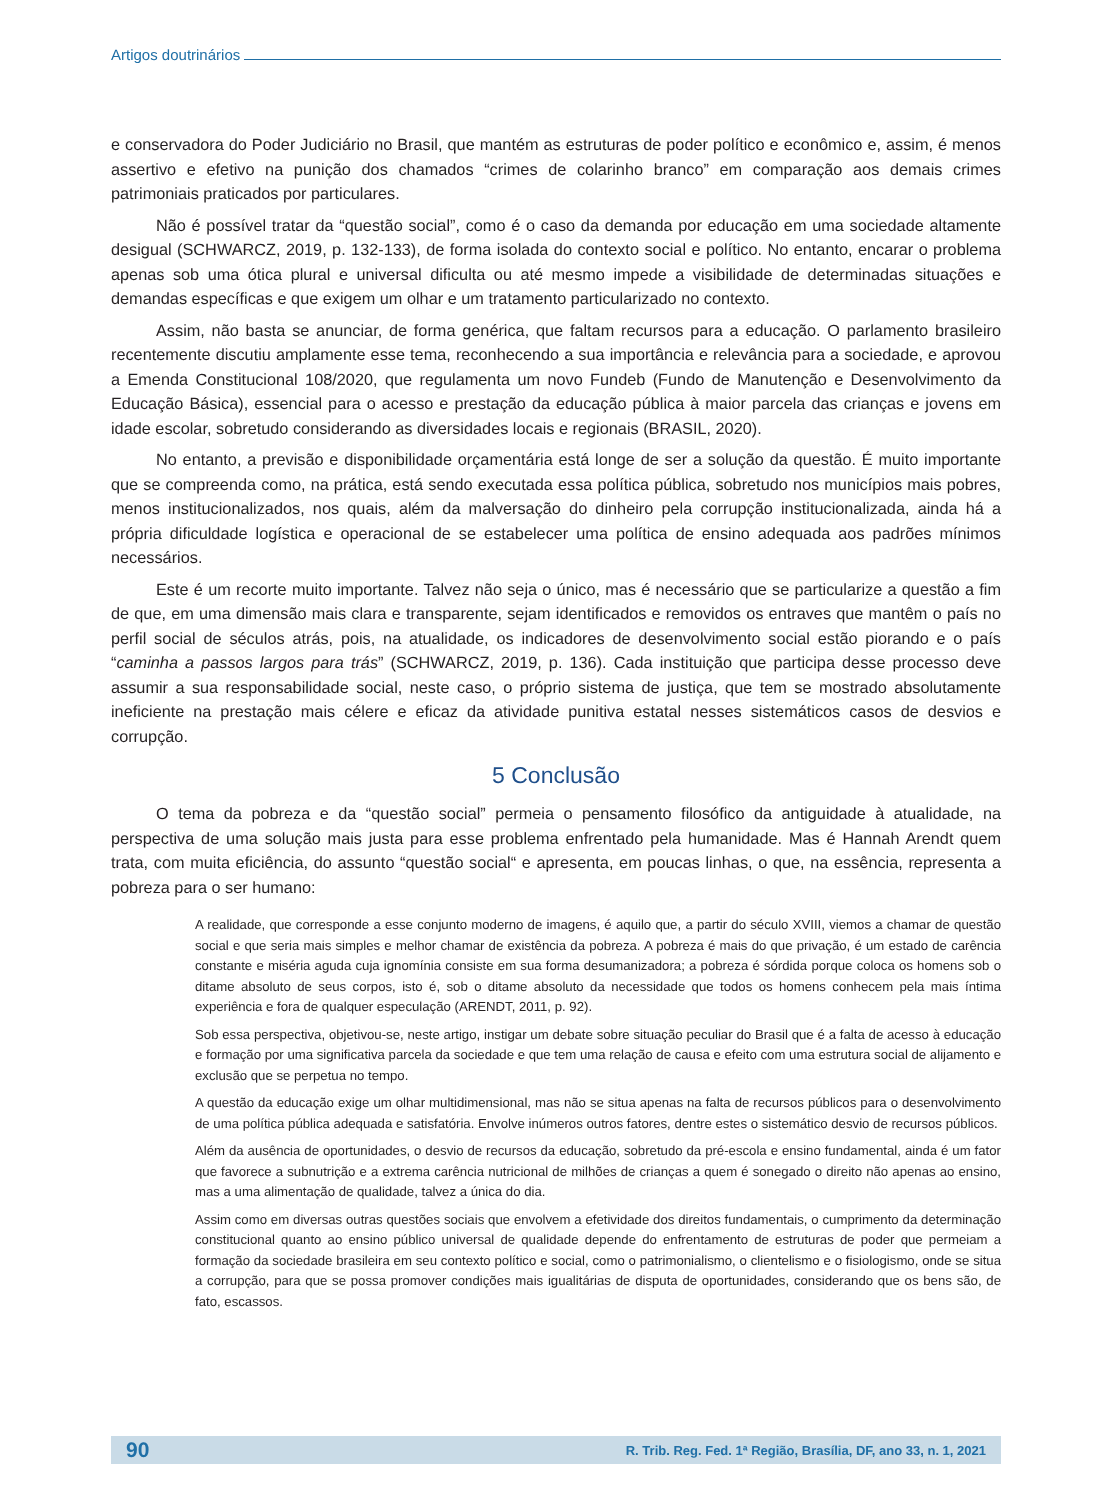Artigos doutrinários
e conservadora do Poder Judiciário no Brasil, que mantém as estruturas de poder político e econômico e, assim, é menos assertivo e efetivo na punição dos chamados “crimes de colarinho branco” em comparação aos demais crimes patrimoniais praticados por particulares.
Não é possível tratar da “questão social”, como é o caso da demanda por educação em uma sociedade altamente desigual (SCHWARCZ, 2019, p. 132-133), de forma isolada do contexto social e político. No entanto, encarar o problema apenas sob uma ótica plural e universal dificulta ou até mesmo impede a visibilidade de determinadas situações e demandas específicas e que exigem um olhar e um tratamento particularizado no contexto.
Assim, não basta se anunciar, de forma genérica, que faltam recursos para a educação. O parlamento brasileiro recentemente discutiu amplamente esse tema, reconhecendo a sua importância e relevância para a sociedade, e aprovou a Emenda Constitucional 108/2020, que regulamenta um novo Fundeb (Fundo de Manutenção e Desenvolvimento da Educação Básica), essencial para o acesso e prestação da educação pública à maior parcela das crianças e jovens em idade escolar, sobretudo considerando as diversidades locais e regionais (BRASIL, 2020).
No entanto, a previsão e disponibilidade orçamentária está longe de ser a solução da questão. É muito importante que se compreenda como, na prática, está sendo executada essa política pública, sobretudo nos municípios mais pobres, menos institucionalizados, nos quais, além da malversação do dinheiro pela corrupção institucionalizada, ainda há a própria dificuldade logística e operacional de se estabelecer uma política de ensino adequada aos padrões mínimos necessários.
Este é um recorte muito importante. Talvez não seja o único, mas é necessário que se particularize a questão a fim de que, em uma dimensão mais clara e transparente, sejam identificados e removidos os entraves que mantêm o país no perfil social de séculos atrás, pois, na atualidade, os indicadores de desenvolvimento social estão piorando e o país “caminha a passos largos para trás” (SCHWARCZ, 2019, p. 136). Cada instituição que participa desse processo deve assumir a sua responsabilidade social, neste caso, o próprio sistema de justiça, que tem se mostrado absolutamente ineficiente na prestação mais célere e eficaz da atividade punitiva estatal nesses sistemáticos casos de desvios e corrupção.
5 Conclusão
O tema da pobreza e da “questão social” permeia o pensamento filosófico da antiguidade à atualidade, na perspectiva de uma solução mais justa para esse problema enfrentado pela humanidade. Mas é Hannah Arendt quem trata, com muita eficiência, do assunto “questão social“ e apresenta, em poucas linhas, o que, na essência, representa a pobreza para o ser humano:
A realidade, que corresponde a esse conjunto moderno de imagens, é aquilo que, a partir do século XVIII, viemos a chamar de questão social e que seria mais simples e melhor chamar de existência da pobreza. A pobreza é mais do que privação, é um estado de carência constante e miséria aguda cuja ignomínia consiste em sua forma desumanizadora; a pobreza é sórdida porque coloca os homens sob o ditame absoluto de seus corpos, isto é, sob o ditame absoluto da necessidade que todos os homens conhecem pela mais íntima experiência e fora de qualquer especulação (ARENDT, 2011, p. 92).
Sob essa perspectiva, objetivou-se, neste artigo, instigar um debate sobre situação peculiar do Brasil que é a falta de acesso à educação e formação por uma significativa parcela da sociedade e que tem uma relação de causa e efeito com uma estrutura social de alijamento e exclusão que se perpetua no tempo.
A questão da educação exige um olhar multidimensional, mas não se situa apenas na falta de recursos públicos para o desenvolvimento de uma política pública adequada e satisfatória. Envolve inúmeros outros fatores, dentre estes o sistemático desvio de recursos públicos.
Além da ausência de oportunidades, o desvio de recursos da educação, sobretudo da pré-escola e ensino fundamental, ainda é um fator que favorece a subnutrição e a extrema carência nutricional de milhões de crianças a quem é sonegado o direito não apenas ao ensino, mas a uma alimentação de qualidade, talvez a única do dia.
Assim como em diversas outras questões sociais que envolvem a efetividade dos direitos fundamentais, o cumprimento da determinação constitucional quanto ao ensino público universal de qualidade depende do enfrentamento de estruturas de poder que permeiam a formação da sociedade brasileira em seu contexto político e social, como o patrimonialismo, o clientelismo e o fisiologismo, onde se situa a corrupção, para que se possa promover condições mais igualitárias de disputa de oportunidades, considerando que os bens são, de fato, escassos.
90 R. Trib. Reg. Fed. 1ª Região, Brasília, DF, ano 33, n. 1, 2021